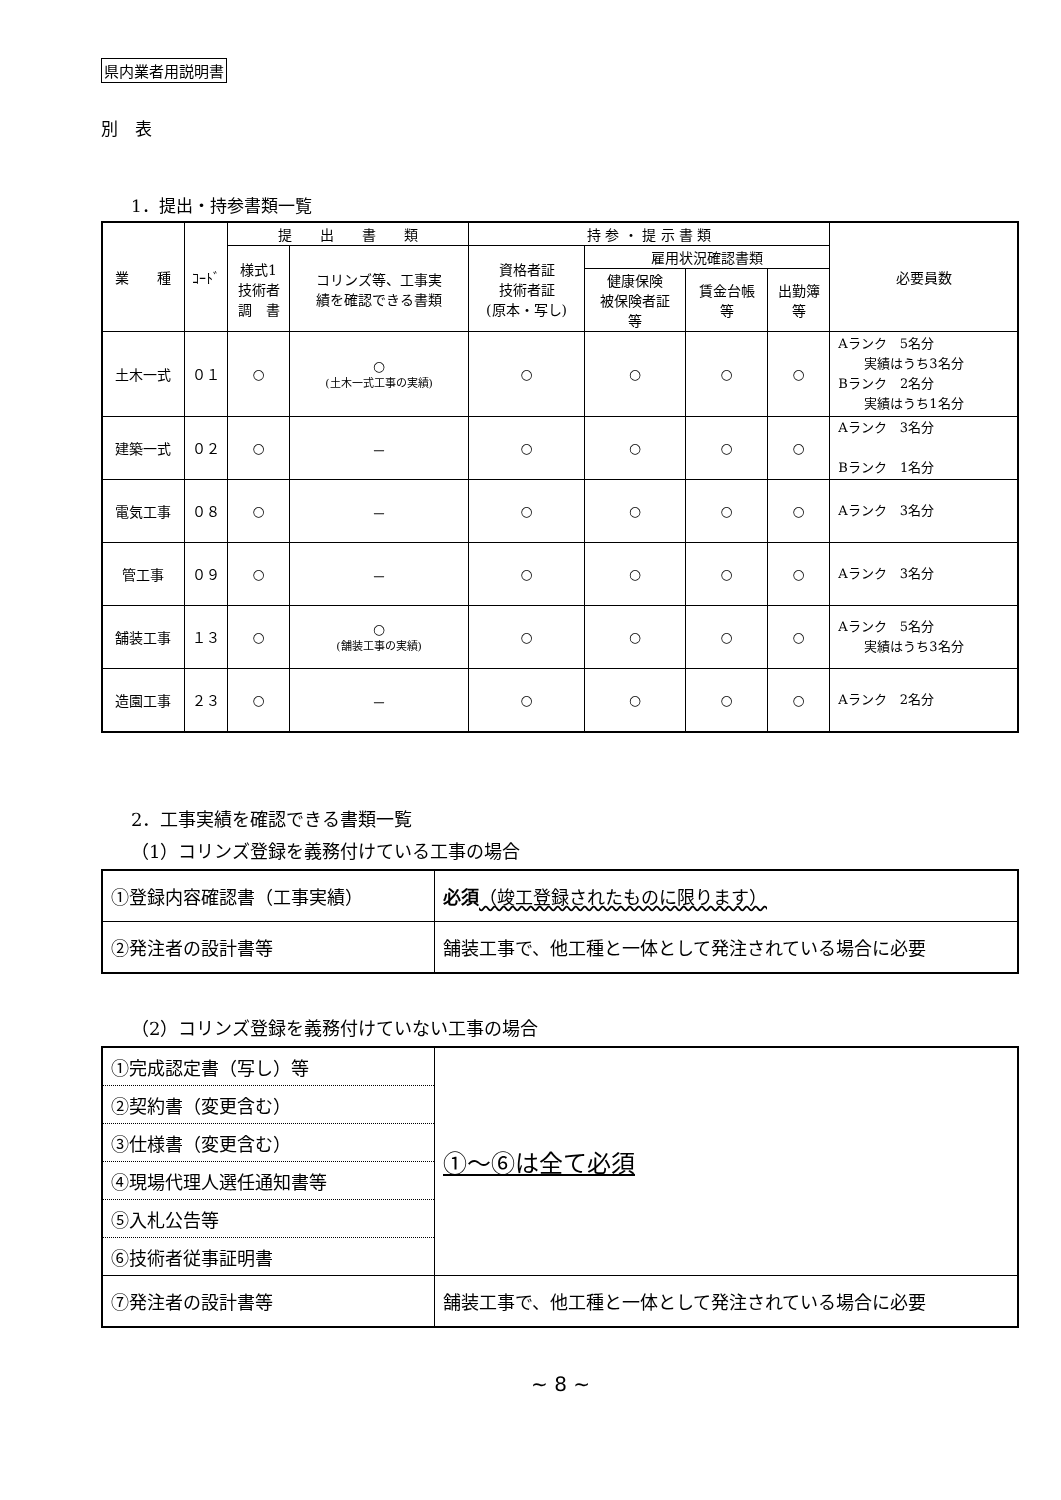県内業者用説明書
別　表
1．提出・持参書類一覧
| 業 種 | ｺｰﾄﾞ | 提 出 書 類 | | 持 参 ・ 提 示 書 類 | | | | 必要員数 |
| --- | --- | --- | --- | --- | --- | --- | --- | --- |
| | | 様式1 技術者 調 書 | コリンズ等、工事実 績を確認できる書類 | 資格者証 技術者証 (原本・写し) | 雇用状況確認書類 | | | |
| | | | | | 健康保険 被保険者証 等 | 賃金台帳 等 | 出勤簿 等 | |
| 土木一式 | ０１ | ○ | ○ (土木一式工事の実績) | ○ | ○ | ○ | ○ | Aランク 5名分 実績はうち3名分 Bランク 2名分 実績はうち1名分 |
| 建築一式 | ０２ | ○ | － | ○ | ○ | ○ | ○ | Aランク 3名分 Bランク 1名分 |
| 電気工事 | ０８ | ○ | － | ○ | ○ | ○ | ○ | Aランク 3名分 |
| 管工事 | ０９ | ○ | － | ○ | ○ | ○ | ○ | Aランク 3名分 |
| 舗装工事 | １３ | ○ | ○ (舗装工事の実績) | ○ | ○ | ○ | ○ | Aランク 5名分 実績はうち3名分 |
| 造園工事 | ２３ | ○ | － | ○ | ○ | ○ | ○ | Aランク 2名分 |
2．工事実績を確認できる書類一覧
（1）コリンズ登録を義務付けている工事の場合
| ①登録内容確認書（工事実績） | 必須 （竣工登録されたものに限ります） |
| ②発注者の設計書等 | 舗装工事で、他工種と一体として発注されている場合に必要 |
（2）コリンズ登録を義務付けていない工事の場合
| ①完成認定書（写し）等 | ①～⑥は全て必須 |
| ②契約書（変更含む） | |
| ③仕様書（変更含む） | |
| ④現場代理人選任通知書等 | |
| ⑤入札公告等 | |
| ⑥技術者従事証明書 | |
| ⑦発注者の設計書等 | 舗装工事で、他工種と一体として発注されている場合に必要 |
~ 8 ~